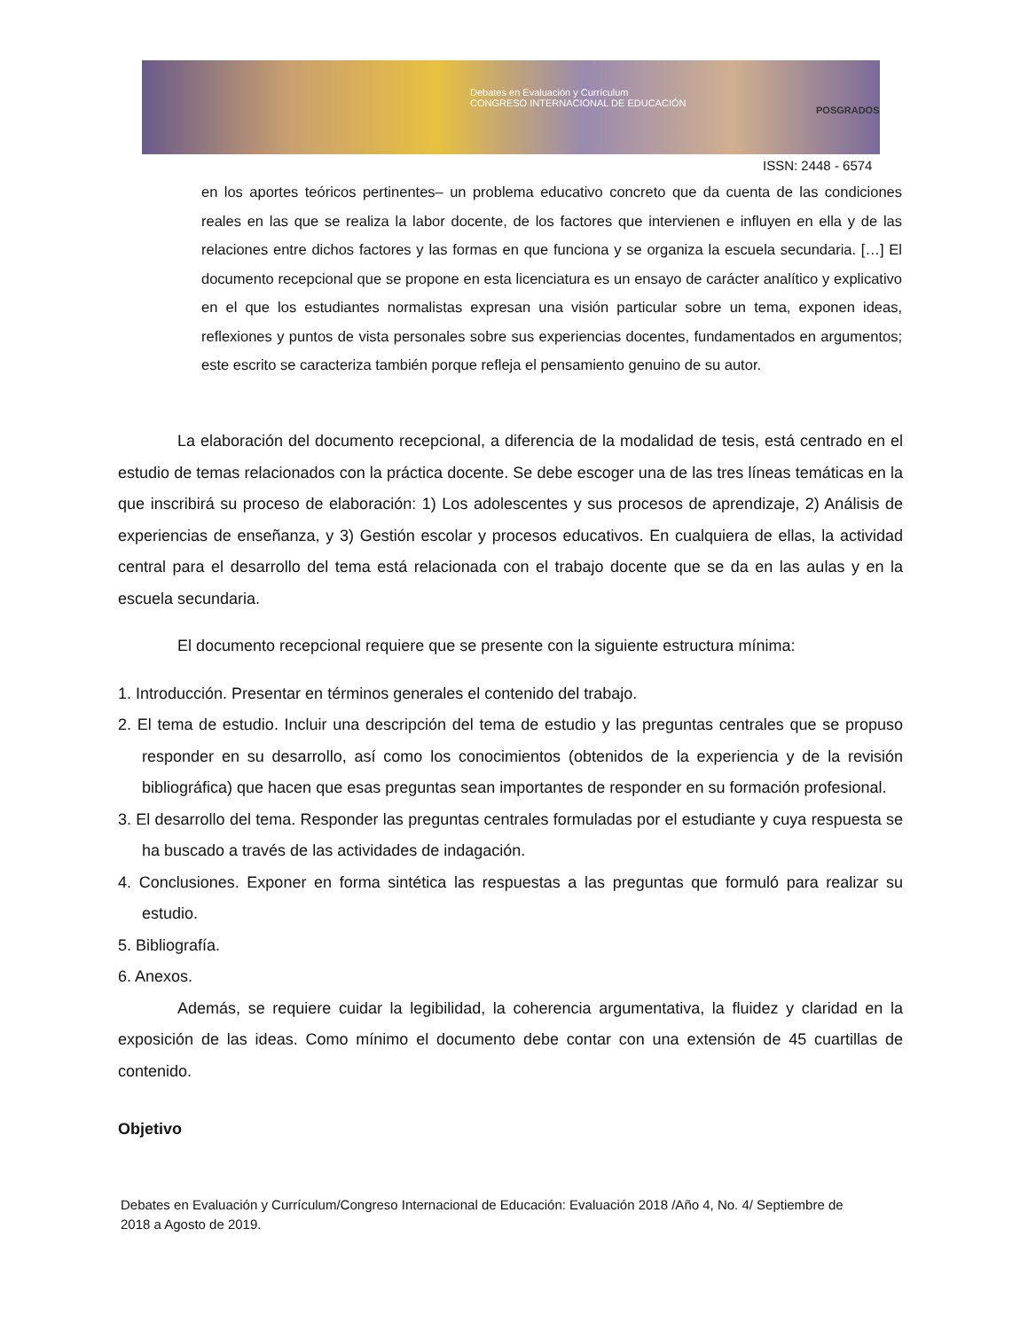Debates en Evaluación y Currículum
CONGRESO INTERNACIONAL DE EDUCACIÓN
POSGRADOS
ISSN: 2448 - 6574
en los aportes teóricos pertinentes– un problema educativo concreto que da cuenta de las condiciones reales en las que se realiza la labor docente, de los factores que intervienen e influyen en ella y de las relaciones entre dichos factores y las formas en que funciona y se organiza la escuela secundaria. […] El documento recepcional que se propone en esta licenciatura es un ensayo de carácter analítico y explicativo en el que los estudiantes normalistas expresan una visión particular sobre un tema, exponen ideas, reflexiones y puntos de vista personales sobre sus experiencias docentes, fundamentados en argumentos; este escrito se caracteriza también porque refleja el pensamiento genuino de su autor.
La elaboración del documento recepcional, a diferencia de la modalidad de tesis, está centrado en el estudio de temas relacionados con la práctica docente. Se debe escoger una de las tres líneas temáticas en la que inscribirá su proceso de elaboración: 1) Los adolescentes y sus procesos de aprendizaje, 2) Análisis de experiencias de enseñanza, y 3) Gestión escolar y procesos educativos. En cualquiera de ellas, la actividad central para el desarrollo del tema está relacionada con el trabajo docente que se da en las aulas y en la escuela secundaria.
El documento recepcional requiere que se presente con la siguiente estructura mínima:
1. Introducción. Presentar en términos generales el contenido del trabajo.
2. El tema de estudio. Incluir una descripción del tema de estudio y las preguntas centrales que se propuso responder en su desarrollo, así como los conocimientos (obtenidos de la experiencia y de la revisión bibliográfica) que hacen que esas preguntas sean importantes de responder en su formación profesional.
3. El desarrollo del tema. Responder las preguntas centrales formuladas por el estudiante y cuya respuesta se ha buscado a través de las actividades de indagación.
4. Conclusiones. Exponer en forma sintética las respuestas a las preguntas que formuló para realizar su estudio.
5. Bibliografía.
6. Anexos.
Además, se requiere cuidar la legibilidad, la coherencia argumentativa, la fluidez y claridad en la exposición de las ideas. Como mínimo el documento debe contar con una extensión de 45 cuartillas de contenido.
Objetivo
Debates en Evaluación y Currículum/Congreso Internacional de Educación: Evaluación 2018 /Año 4, No. 4/ Septiembre de 2018 a Agosto de 2019.